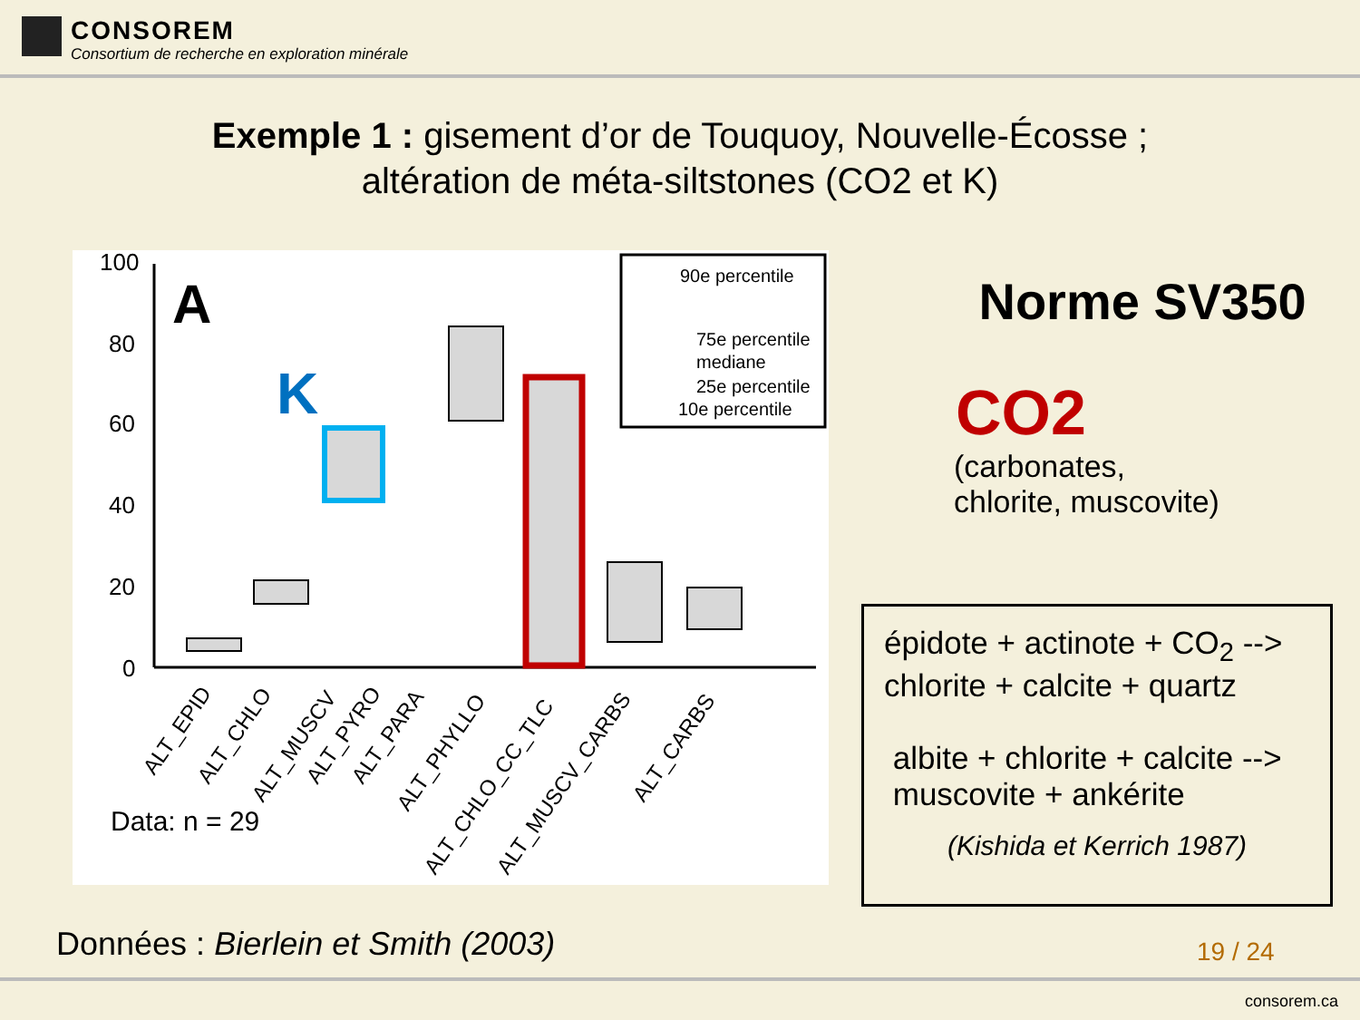CONSOREM
Consortium de recherche en exploration minérale
Exemple 1 : gisement d’or de Touquoy, Nouvelle-Écosse ;
altération de méta-siltstones (CO2 et K)
100
80
60
40
20
0
A
K
90e percentile
75e percentile
mediane
25e percentile
10e percentile
ALT_EPID
ALT_CHLO
ALT_MUSCV
ALT_PYRO
ALT_PARA
ALT_PHYLLO
ALT_CHLO_CC_TLC
ALT_MUSCV_CARBS
ALT_CARBS
Data: n = 29
Norme SV350
CO2
(carbonates,
chlorite, muscovite)
épidote + actinote + CO<sub>2</sub> -->
chlorite + calcite + quartz
albite + chlorite + calcite -->
muscovite + ankérite
(Kishida et Kerrich 1987)
Données : Bierlein et Smith (2003)
19 / 24
consorem.ca